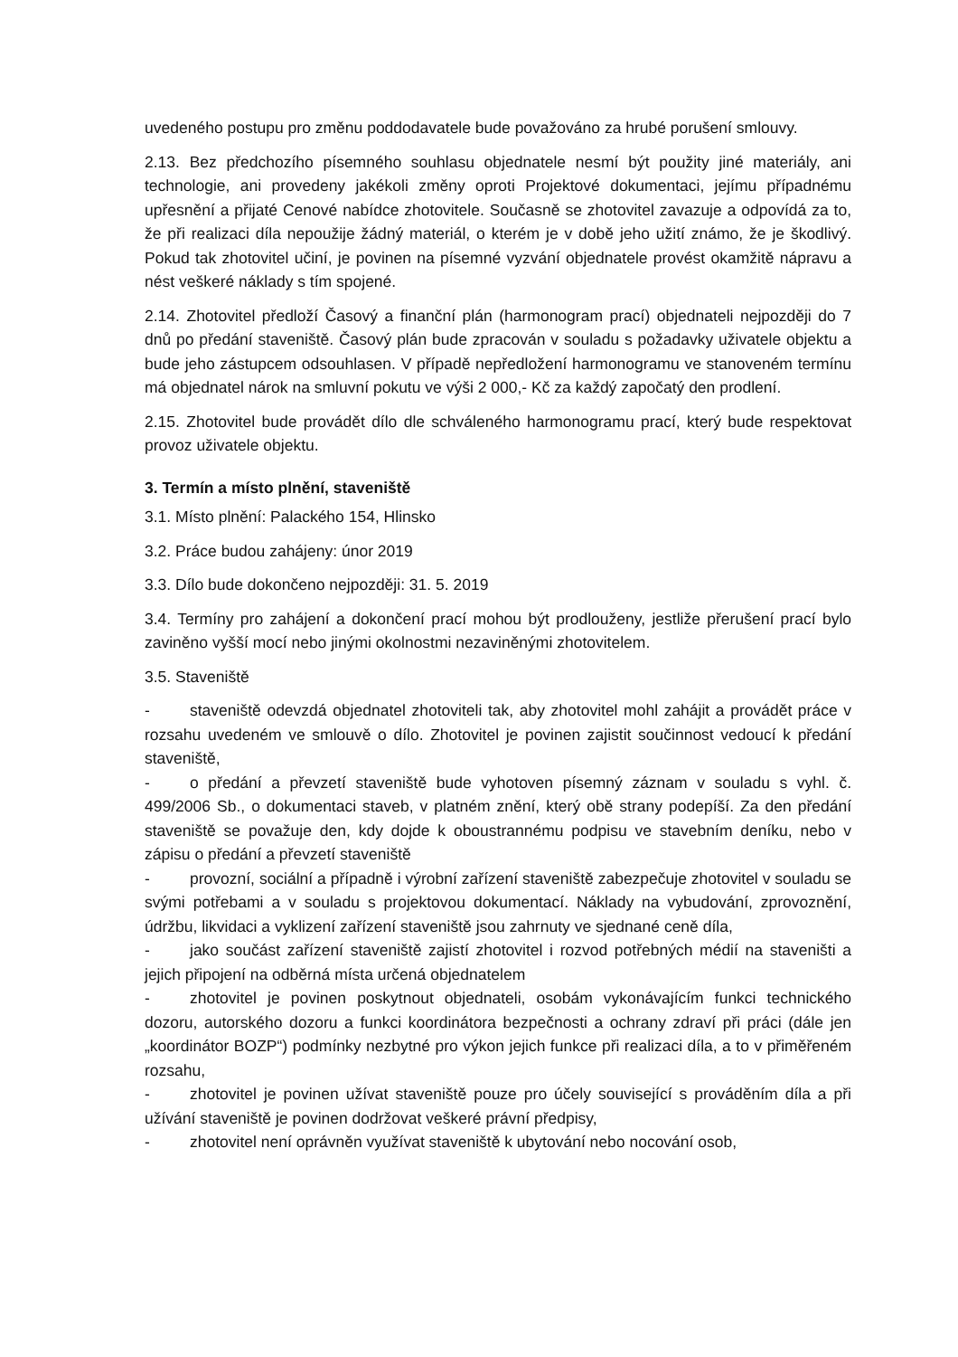uvedeného postupu pro změnu poddodavatele bude považováno za hrubé porušení smlouvy.
2.13. Bez předchozího písemného souhlasu objednatele nesmí být použity jiné materiály, ani technologie, ani provedeny jakékoli změny oproti Projektové dokumentaci, jejímu případnému upřesnění a přijaté Cenové nabídce zhotovitele. Současně se zhotovitel zavazuje a odpovídá za to, že při realizaci díla nepoužije žádný materiál, o kterém je v době jeho užití známo, že je škodlivý. Pokud tak zhotovitel učiní, je povinen na písemné vyzvání objednatele provést okamžitě nápravu a nést veškeré náklady s tím spojené.
2.14. Zhotovitel předloží Časový a finanční plán (harmonogram prací) objednateli nejpozději do 7 dnů po předání staveniště. Časový plán bude zpracován v souladu s požadavky uživatele objektu a bude jeho zástupcem odsouhlasen. V případě nepředložení harmonogramu ve stanoveném termínu má objednatel nárok na smluvní pokutu ve výši 2 000,- Kč za každý započatý den prodlení.
2.15. Zhotovitel bude provádět dílo dle schváleného harmonogramu prací, který bude respektovat provoz uživatele objektu.
3. Termín a místo plnění, staveniště
3.1. Místo plnění: Palackého 154, Hlinsko
3.2. Práce budou zahájeny: únor 2019
3.3. Dílo bude dokončeno nejpozději: 31. 5. 2019
3.4. Termíny pro zahájení a dokončení prací mohou být prodlouženy, jestliže přerušení prací bylo zaviněno vyšší mocí nebo jinými okolnostmi nezaviněnými zhotovitelem.
3.5. Staveniště
- staveniště odevzdá objednatel zhotoviteli tak, aby zhotovitel mohl zahájit a provádět práce v rozsahu uvedeném ve smlouvě o dílo. Zhotovitel je povinen zajistit součinnost vedoucí k předání staveniště,
- o předání a převzetí staveniště bude vyhotoven písemný záznam v souladu s vyhl. č. 499/2006 Sb., o dokumentaci staveb, v platném znění, který obě strany podepíší. Za den předání staveniště se považuje den, kdy dojde k oboustrannému podpisu ve stavebním deníku, nebo v zápisu o předání a převzetí staveniště
- provozní, sociální a případně i výrobní zařízení staveniště zabezpečuje zhotovitel v souladu se svými potřebami a v souladu s projektovou dokumentací. Náklady na vybudování, zprovoznění, údržbu, likvidaci a vyklizení zařízení staveniště jsou zahrnuty ve sjednané ceně díla,
- jako součást zařízení staveniště zajistí zhotovitel i rozvod potřebných médií na staveništi a jejich připojení na odběrná místa určená objednatelem
- zhotovitel je povinen poskytnout objednateli, osobám vykonávajícím funkci technického dozoru, autorského dozoru a funkci koordinátora bezpečnosti a ochrany zdraví při práci (dále jen „koordinátor BOZP“) podmínky nezbytné pro výkon jejich funkce při realizaci díla, a to v přiměřeném rozsahu,
- zhotovitel je povinen užívat staveniště pouze pro účely související s prováděním díla a při užívání staveniště je povinen dodržovat veškeré právní předpisy,
- zhotovitel není oprávněn využívat staveniště k ubytování nebo nocování osob,